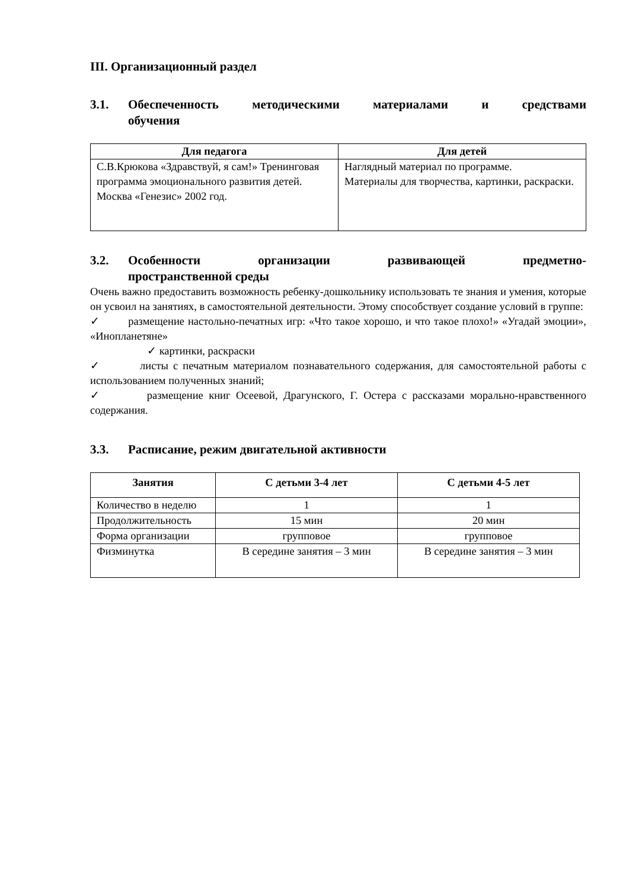III. Организационный раздел
3.1. Обеспеченность методическими материалами и средствами
обучения
| Для педагога | Для детей |
| --- | --- |
| С.В.Крюкова «Здравствуй, я сам!» Тренинговая программа эмоционального развития детей. Москва «Генезис» 2002 год. | Наглядный материал по программе. Материалы для творчества, картинки, раскраски. |
3.2. Особенности организации развивающей предметно-
пространственной среды
Очень важно предоставить возможность ребенку-дошкольнику использовать те знания и умения, которые он усвоил на занятиях, в самостоятельной деятельности. Этому способствует создание условий в группе:
✓ размещение настольно-печатных игр: «Что такое хорошо, и что такое плохо!» «Угадай эмоции», «Инопланетяне»
✓ картинки, раскраски
✓ листы с печатным материалом познавательного содержания, для самостоятельной работы с использованием полученных знаний;
✓ размещение книг Осеевой, Драгунского, Г. Остера с рассказами морально-нравственного содержания.
3.3. Расписание, режим двигательной активности
| Занятия | С детьми 3-4 лет | С детьми 4-5 лет |
| --- | --- | --- |
| Количество в неделю | 1 | 1 |
| Продолжительность | 15 мин | 20 мин |
| Форма организации | групповое | групповое |
| Физминутка | В середине занятия – 3 мин | В середине занятия – 3 мин |